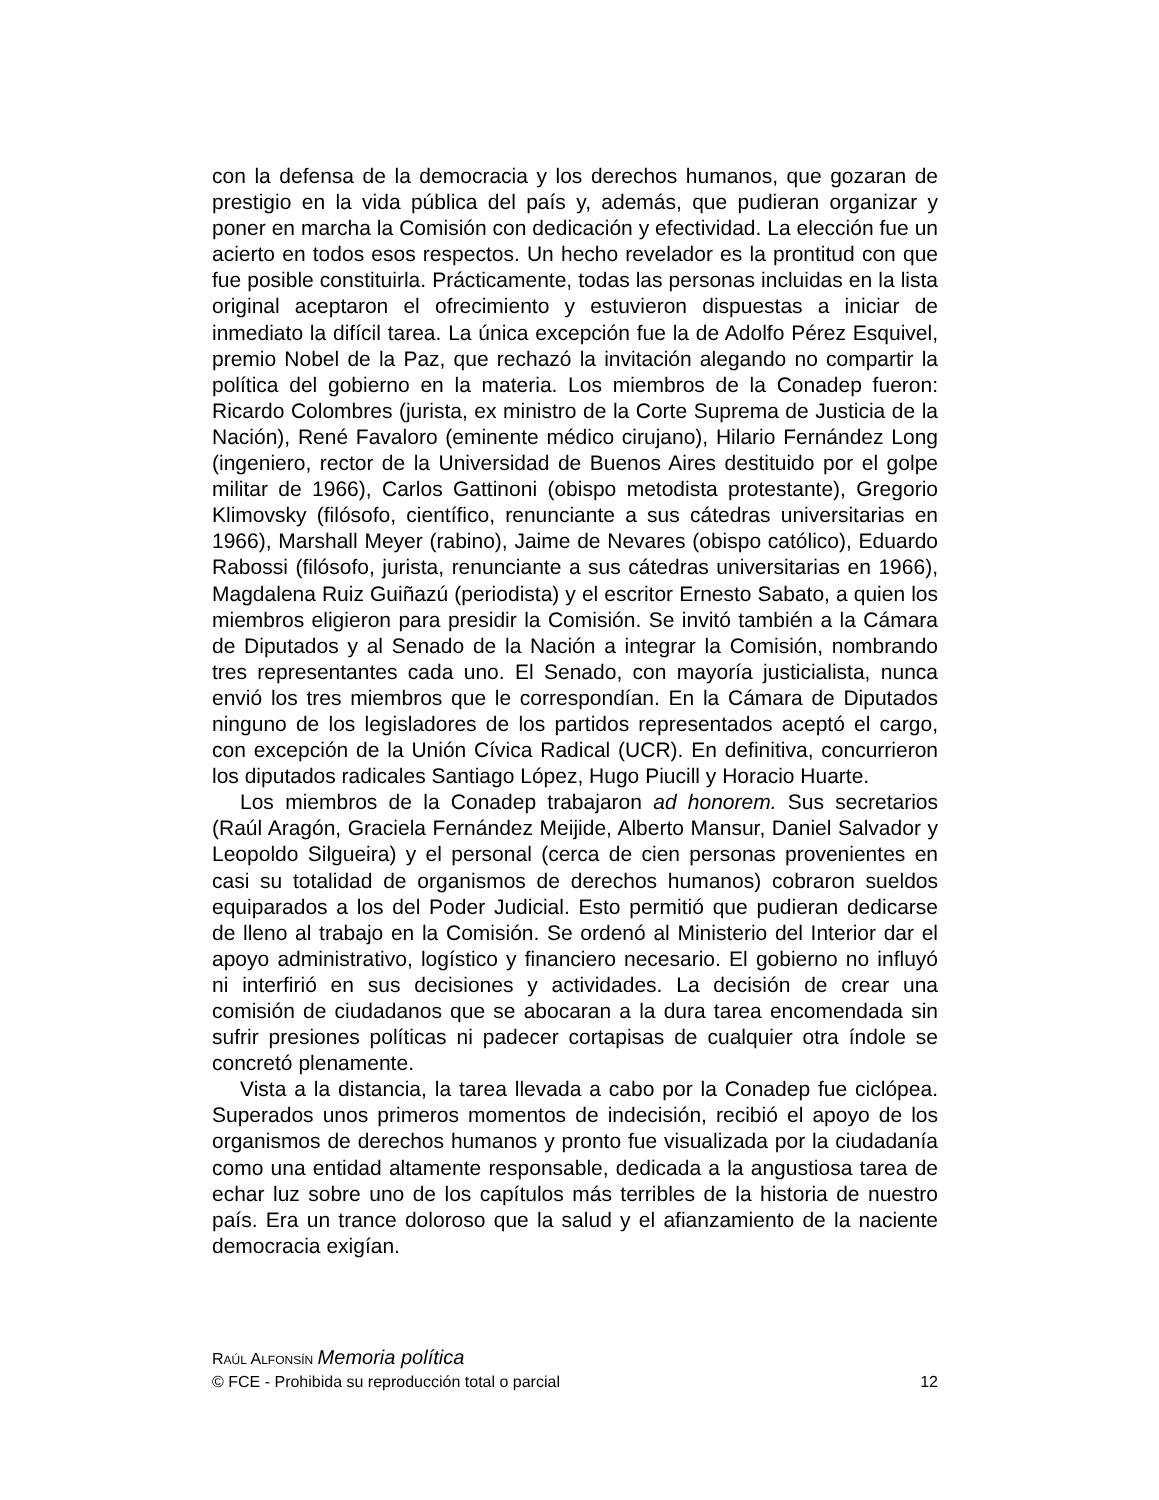con la defensa de la democracia y los derechos humanos, que gozaran de prestigio en la vida pública del país y, además, que pudieran organizar y poner en marcha la Comisión con dedicación y efectividad. La elección fue un acierto en todos esos respectos. Un hecho revelador es la prontitud con que fue posible constituirla. Prácticamente, todas las personas incluidas en la lista original aceptaron el ofrecimiento y estuvieron dispuestas a iniciar de inmediato la difícil tarea. La única excepción fue la de Adolfo Pérez Esquivel, premio Nobel de la Paz, que rechazó la invitación alegando no compartir la política del gobierno en la materia. Los miembros de la Conadep fueron: Ricardo Colombres (jurista, ex ministro de la Corte Suprema de Justicia de la Nación), René Favaloro (eminente médico cirujano), Hilario Fernández Long (ingeniero, rector de la Universidad de Buenos Aires destituido por el golpe militar de 1966), Carlos Gattinoni (obispo metodista protestante), Gregorio Klimovsky (filósofo, científico, renunciante a sus cátedras universitarias en 1966), Marshall Meyer (rabino), Jaime de Nevares (obispo católico), Eduardo Rabossi (filósofo, jurista, renunciante a sus cátedras universitarias en 1966), Magdalena Ruiz Guiñazú (periodista) y el escritor Ernesto Sabato, a quien los miembros eligieron para presidir la Comisión. Se invitó también a la Cámara de Diputados y al Senado de la Nación a integrar la Comisión, nombrando tres representantes cada uno. El Senado, con mayoría justicialista, nunca envió los tres miembros que le correspondían. En la Cámara de Diputados ninguno de los legisladores de los partidos representados aceptó el cargo, con excepción de la Unión Cívica Radical (UCR). En definitiva, concurrieron los diputados radicales Santiago López, Hugo Piucill y Horacio Huarte.
Los miembros de la Conadep trabajaron ad honorem. Sus secretarios (Raúl Aragón, Graciela Fernández Meijide, Alberto Mansur, Daniel Salvador y Leopoldo Silgueira) y el personal (cerca de cien personas provenientes en casi su totalidad de organismos de derechos humanos) cobraron sueldos equiparados a los del Poder Judicial. Esto permitió que pudieran dedicarse de lleno al trabajo en la Comisión. Se ordenó al Ministerio del Interior dar el apoyo administrativo, logístico y financiero necesario. El gobierno no influyó ni interfirió en sus decisiones y actividades. La decisión de crear una comisión de ciudadanos que se abocaran a la dura tarea encomendada sin sufrir presiones políticas ni padecer cortapisas de cualquier otra índole se concretó plenamente.
Vista a la distancia, la tarea llevada a cabo por la Conadep fue ciclópea. Superados unos primeros momentos de indecisión, recibió el apoyo de los organismos de derechos humanos y pronto fue visualizada por la ciudadanía como una entidad altamente responsable, dedicada a la angustiosa tarea de echar luz sobre uno de los capítulos más terribles de la historia de nuestro país. Era un trance doloroso que la salud y el afianzamiento de la naciente democracia exigían.
RAÚL ALFONSÍN Memoria política
© FCE - Prohibida su reproducción total o parcial 12